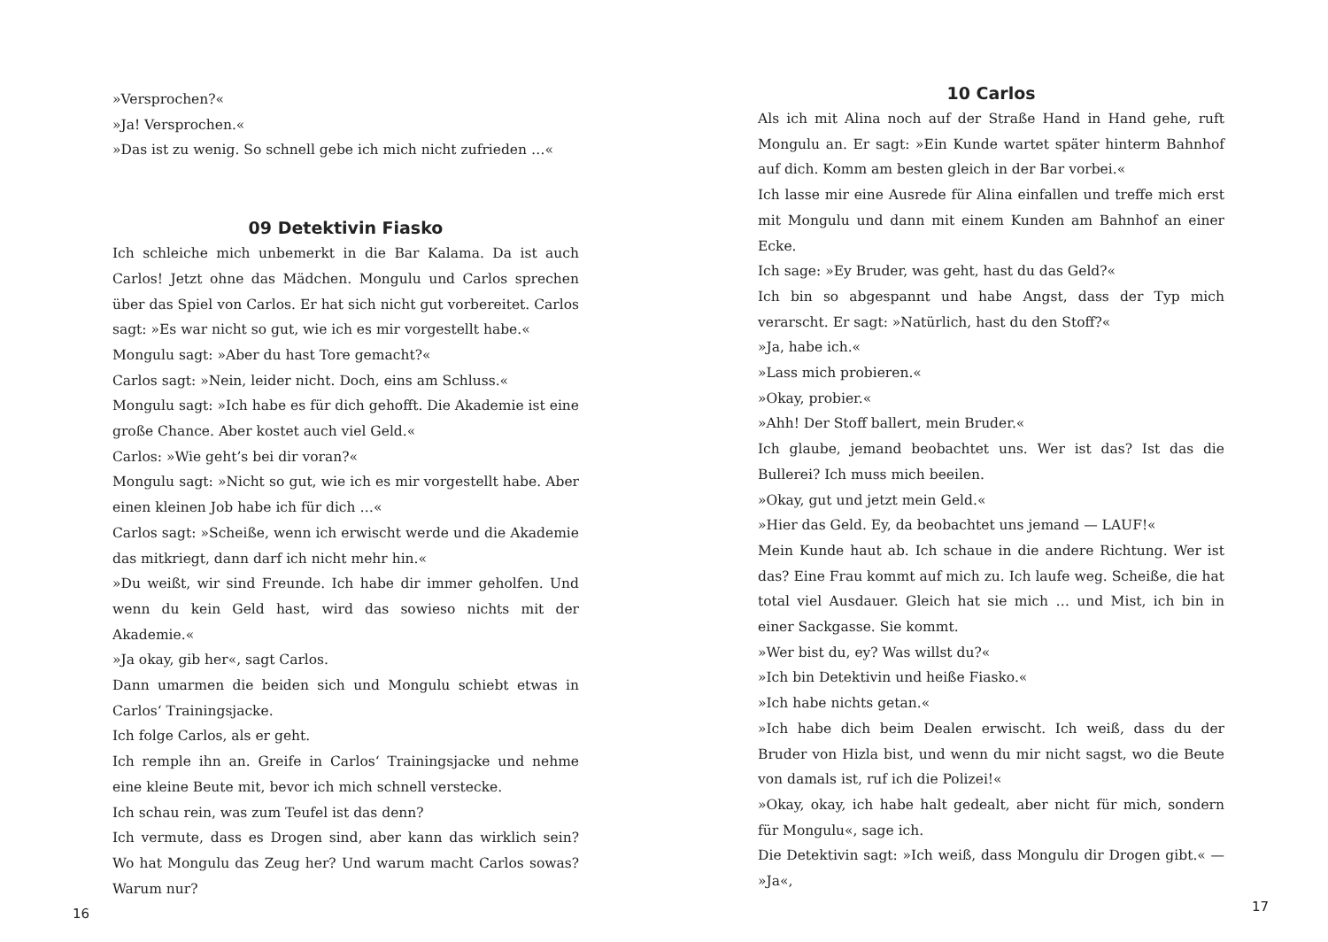»Versprochen?«
»Ja! Versprochen.«
»Das ist zu wenig. So schnell gebe ich mich nicht zufrieden …«
09 Detektivin Fiasko
Ich schleiche mich unbemerkt in die Bar Kalama. Da ist auch Carlos! Jetzt ohne das Mädchen. Mongulu und Carlos sprechen über das Spiel von Carlos. Er hat sich nicht gut vorbereitet. Carlos sagt: »Es war nicht so gut, wie ich es mir vorgestellt habe.«
Mongulu sagt: »Aber du hast Tore gemacht?«
Carlos sagt: »Nein, leider nicht. Doch, eins am Schluss.«
Mongulu sagt: »Ich habe es für dich gehofft. Die Akademie ist eine große Chance. Aber kostet auch viel Geld.«
Carlos: »Wie geht’s bei dir voran?«
Mongulu sagt: »Nicht so gut, wie ich es mir vorgestellt habe. Aber einen kleinen Job habe ich für dich …«
Carlos sagt: »Scheiße, wenn ich erwischt werde und die Akademie das mitkriegt, dann darf ich nicht mehr hin.«
»Du weißt, wir sind Freunde. Ich habe dir immer geholfen. Und wenn du kein Geld hast, wird das sowieso nichts mit der Akademie.«
»Ja okay, gib her«, sagt Carlos.
Dann umarmen die beiden sich und Mongulu schiebt etwas in Carlos‘ Trainingsjacke.
Ich folge Carlos, als er geht.
Ich remple ihn an. Greife in Carlos‘ Trainingsjacke und nehme eine kleine Beute mit, bevor ich mich schnell verstecke.
Ich schau rein, was zum Teufel ist das denn?
Ich vermute, dass es Drogen sind, aber kann das wirklich sein? Wo hat Mongulu das Zeug her? Und warum macht Carlos sowas? Warum nur?
16
10 Carlos
Als ich mit Alina noch auf der Straße Hand in Hand gehe, ruft Mongulu an. Er sagt: »Ein Kunde wartet später hinterm Bahnhof auf dich. Komm am besten gleich in der Bar vorbei.«
Ich lasse mir eine Ausrede für Alina einfallen und treffe mich erst mit Mongulu und dann mit einem Kunden am Bahnhof an einer Ecke.
Ich sage: »Ey Bruder, was geht, hast du das Geld?«
Ich bin so abgespannt und habe Angst, dass der Typ mich verarscht. Er sagt: »Natürlich, hast du den Stoff?«
»Ja, habe ich.«
»Lass mich probieren.«
»Okay, probier.«
»Ahh! Der Stoff ballert, mein Bruder.«
Ich glaube, jemand beobachtet uns. Wer ist das? Ist das die Bullerei? Ich muss mich beeilen.
»Okay, gut und jetzt mein Geld.«
»Hier das Geld. Ey, da beobachtet uns jemand — LAUF!«
Mein Kunde haut ab. Ich schaue in die andere Richtung. Wer ist das? Eine Frau kommt auf mich zu. Ich laufe weg. Scheiße, die hat total viel Ausdauer. Gleich hat sie mich … und Mist, ich bin in einer Sackgasse. Sie kommt.
»Wer bist du, ey? Was willst du?«
»Ich bin Detektivin und heiße Fiasko.«
»Ich habe nichts getan.«
»Ich habe dich beim Dealen erwischt. Ich weiß, dass du der Bruder von Hizla bist, und wenn du mir nicht sagst, wo die Beute von damals ist, ruf ich die Polizei!«
»Okay, okay, ich habe halt gedealt, aber nicht für mich, sondern für Mongulu«, sage ich.
Die Detektivin sagt: »Ich weiß, dass Mongulu dir Drogen gibt.« — »Ja«,
17